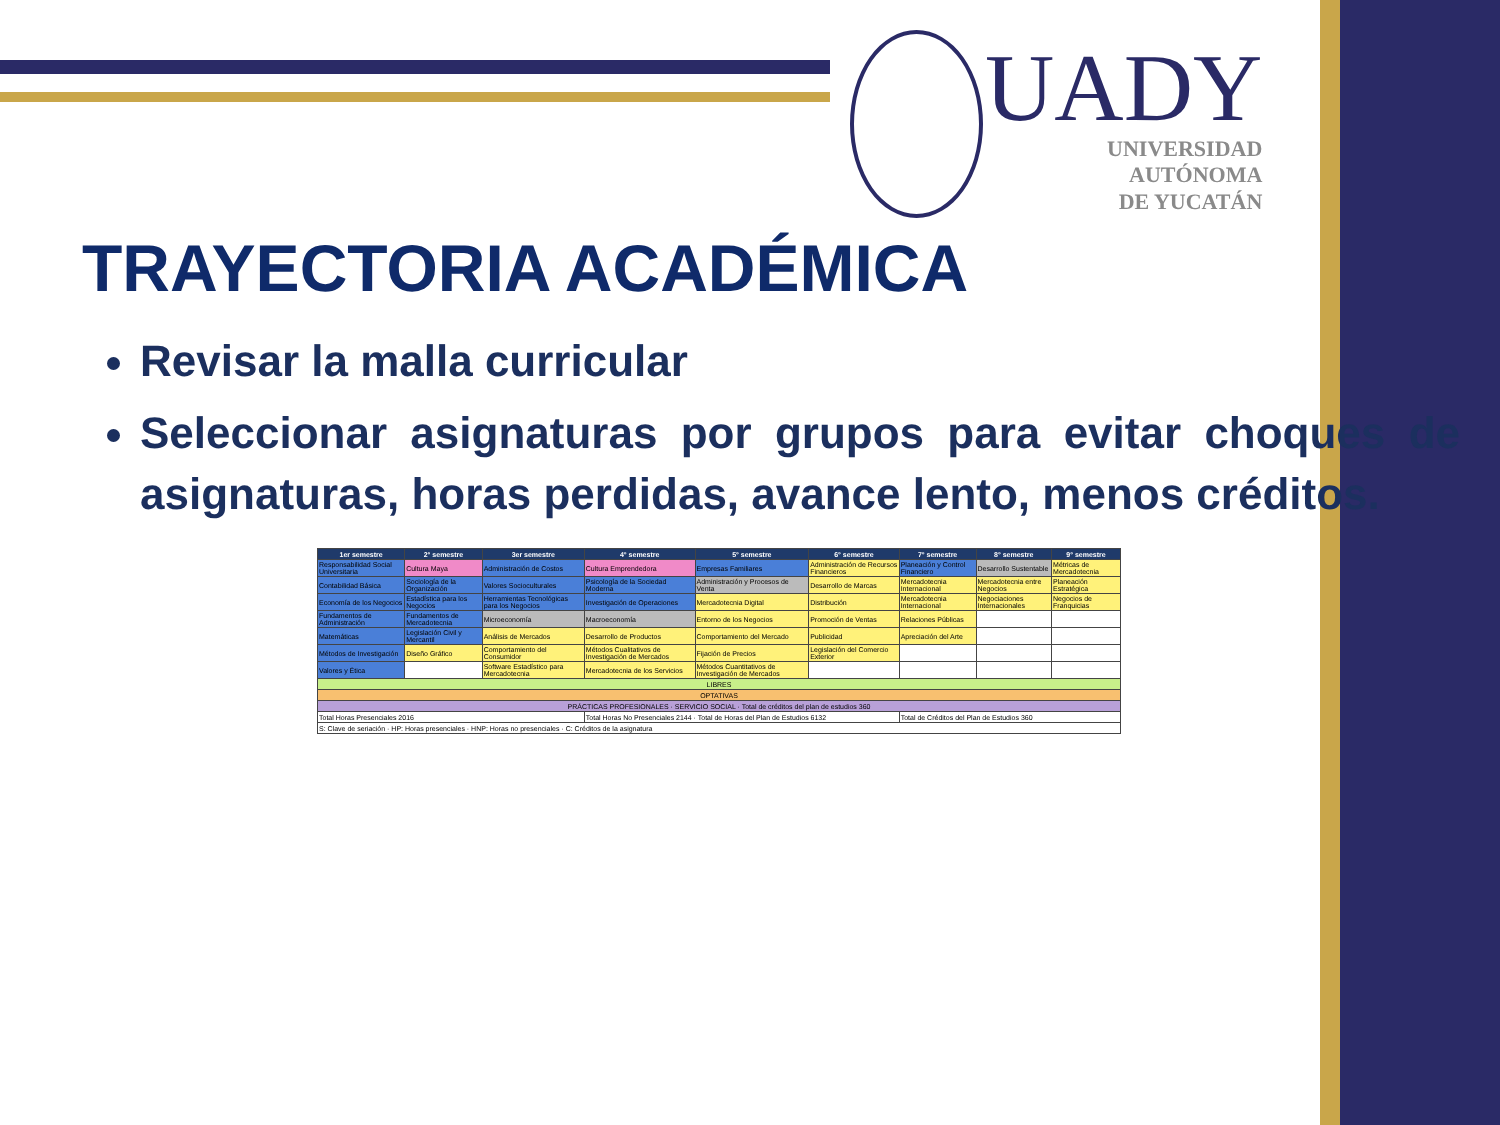UADY
UNIVERSIDAD
AUTÓNOMA
DE YUCATÁN
TRAYECTORIA ACADÉMICA
Revisar la malla curricular
Seleccionar asignaturas por grupos para evitar choques de asignaturas, horas perdidas, avance lento, menos créditos.
| 1er semestre | 2° semestre | 3er semestre | 4° semestre | 5° semestre | 6° semestre | 7° semestre | 8° semestre | 9° semestre |
| --- | --- | --- | --- | --- | --- | --- | --- | --- |
| Responsabilidad Social Universitaria | Cultura Maya | Administración de Costos | Cultura Emprendedora | Empresas Familiares | Administración de Recursos Financieros | Planeación y Control Financiero | Desarrollo Sustentable | Métricas de Mercadotecnia |
| Contabilidad Básica | Sociología de la Organización | Valores Socioculturales | Psicología de la Sociedad Moderna | Administración y Procesos de Venta | Desarrollo de Marcas | Mercadotecnia Internacional | Mercadotecnia entre Negocios | Planeación Estratégica |
| Economía de los Negocios | Estadística para los Negocios | Herramientas Tecnológicas para los Negocios | Investigación de Operaciones | Mercadotecnia Digital | Distribución | Mercadotecnia Internacional | Negociaciones Internacionales | Negocios de Franquicias |
| Fundamentos de Administración | Fundamentos de Mercadotecnia | Microeconomía | Macroeconomía | Entorno de los Negocios | Promoción de Ventas | Relaciones Públicas | | |
| Matemáticas | Legislación Civil y Mercantil | Análisis de Mercados | Desarrollo de Productos | Comportamiento del Mercado | Publicidad | Apreciación del Arte | | |
| Métodos de Investigación | Diseño Gráfico | Comportamiento del Consumidor | Métodos Cualitativos de Investigación de Mercados | Fijación de Precios | Legislación del Comercio Exterior | | | |
| Valores y Ética | | Software Estadístico para Mercadotecnia | Mercadotecnia de los Servicios | Métodos Cuantitativos de Investigación de Mercados | | | | |
| LIBRES | | | | | | | | |
| OPTATIVAS | | | | | | | | |
| PRÁCTICAS PROFESIONALES · SERVICIO SOCIAL · Total de créditos del plan de estudios 360 | | | | | | | | |
| Total Horas Presenciales 2016 | | | Total Horas No Presenciales 2144 · Total de Horas del Plan de Estudios 6132 | | | Total de Créditos del Plan de Estudios 360 | | |
| S: Clave de seriación · HP: Horas presenciales · HNP: Horas no presenciales · C: Créditos de la asignatura | | | | | | | | |